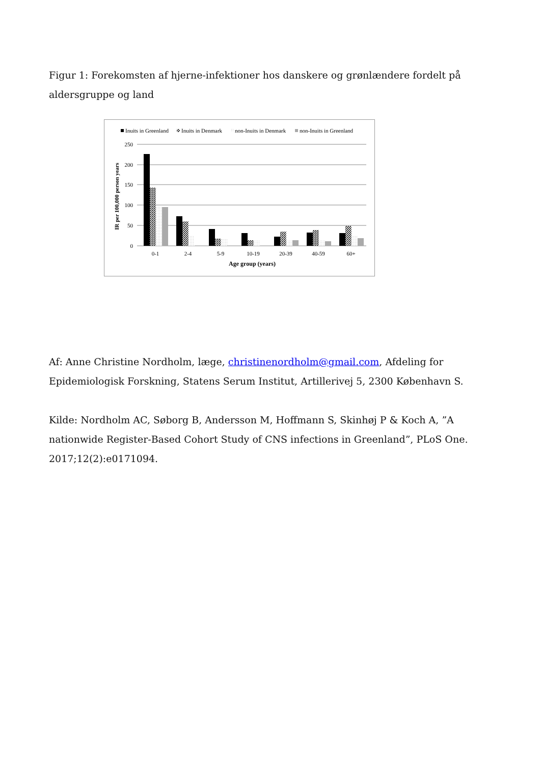Figur 1: Forekomsten af hjerne-infektioner hos danskere og grønlændere fordelt på aldersgruppe og land
Inuits in Greenland
Inuits in Denmark
non-Inuits in Denmark
non-Inuits in Greenland
250
200
150
100
50
0
IR per 100,000 person years
0-1
2-4
5-9
10-19
20-39
40-59
60+
Age group (years)
Af: Anne Christine Nordholm, læge, christinenordholm@gmail.com, Afdeling for Epidemiologisk Forskning, Statens Serum Institut, Artillerivej 5, 2300 København S.
Kilde: Nordholm AC, Søborg B, Andersson M, Hoffmann S, Skinhøj P & Koch A, ”A nationwide Register-Based Cohort Study of CNS infections in Greenland”, PLoS One. 2017;12(2):e0171094.